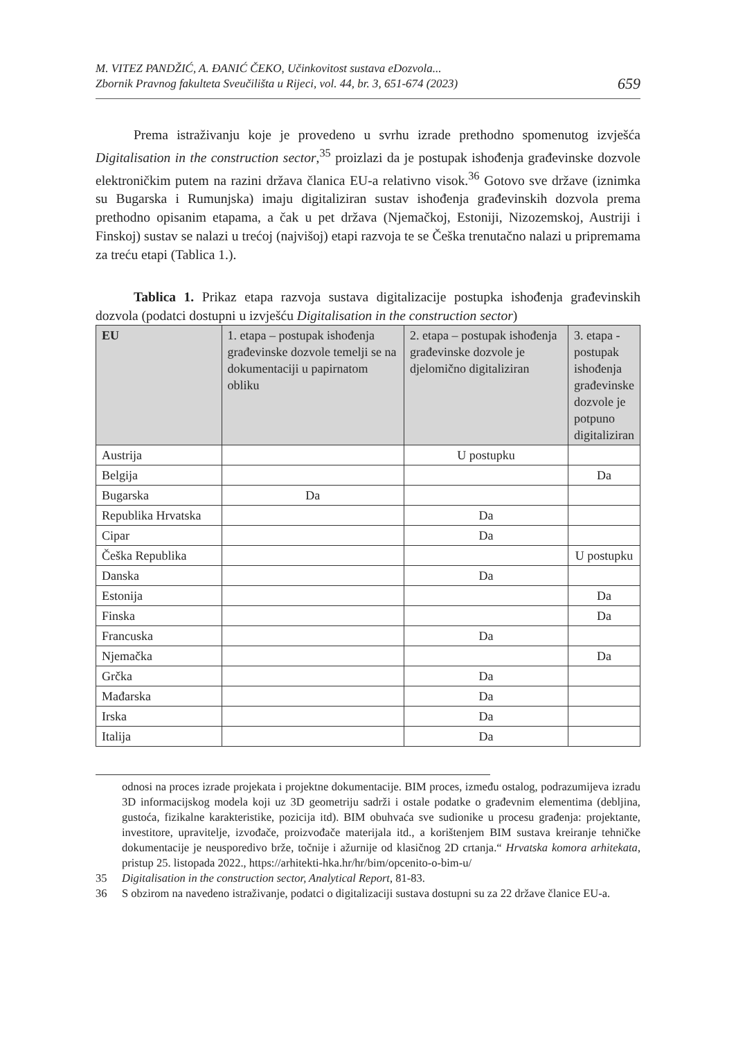M. VITEZ PANDŽIĆ, A. ĐANIĆ ČEKO, Učinkovitost sustava eDozvola...
Zbornik Pravnog fakulteta Sveučilišta u Rijeci, vol. 44, br. 3, 651-674 (2023)
659
Prema istraživanju koje je provedeno u svrhu izrade prethodno spomenutog izvješća Digitalisation in the construction sector,<sup>35</sup> proizlazi da je postupak ishođenja građevinske dozvole elektroničkim putem na razini država članica EU-a relativno visok.<sup>36</sup> Gotovo sve države (iznimka su Bugarska i Rumunjska) imaju digitaliziran sustav ishođenja građevinskih dozvola prema prethodno opisanim etapama, a čak u pet država (Njemačkoj, Estoniji, Nizozemskoj, Austriji i Finskoj) sustav se nalazi u trećoj (najvišoj) etapi razvoja te se Češka trenutačno nalazi u pripremama za treću etapi (Tablica 1.).
Tablica 1. Prikaz etapa razvoja sustava digitalizacije postupka ishođenja građevinskih dozvola (podatci dostupni u izvješću Digitalisation in the construction sector)
| EU | 1. etapa – postupak ishođenja građevinske dozvole temelji se na dokumentaciji u papirnatom obliku | 2. etapa – postupak ishođenja građevinske dozvole je djelomično digitaliziran | 3. etapa - postupak ishođenja građevinske dozvole je potpuno digitaliziran |
| --- | --- | --- | --- |
| Austrija | | U postupku | |
| Belgija | | | Da |
| Bugarska | Da | | |
| Republika Hrvatska | | Da | |
| Cipar | | Da | |
| Češka Republika | | | U postupku |
| Danska | | Da | |
| Estonija | | | Da |
| Finska | | | Da |
| Francuska | | Da | |
| Njemačka | | | Da |
| Grčka | | Da | |
| Mađarska | | Da | |
| Irska | | Da | |
| Italija | | Da | |
odnosi na proces izrade projekata i projektne dokumentacije. BIM proces, između ostalog, podrazumijeva izradu 3D informacijskog modela koji uz 3D geometriju sadrži i ostale podatke o građevnim elementima (debljina, gustoća, fizikalne karakteristike, pozicija itd). BIM obuhvaća sve sudionike u procesu građenja: projektante, investitore, upravitelje, izvođače, proizvođače materijala itd., a korištenjem BIM sustava kreiranje tehničke dokumentacije je neusporedivo brže, točnije i ažurnije od klasičnog 2D crtanja.“ Hrvatska komora arhitekata, pristup 25. listopada 2022., https://arhitekti-hka.hr/hr/bim/opcenito-o-bim-u/
35 Digitalisation in the construction sector, Analytical Report, 81-83.
36 S obzirom na navedeno istraživanje, podatci o digitalizaciji sustava dostupni su za 22 države članice EU-a.